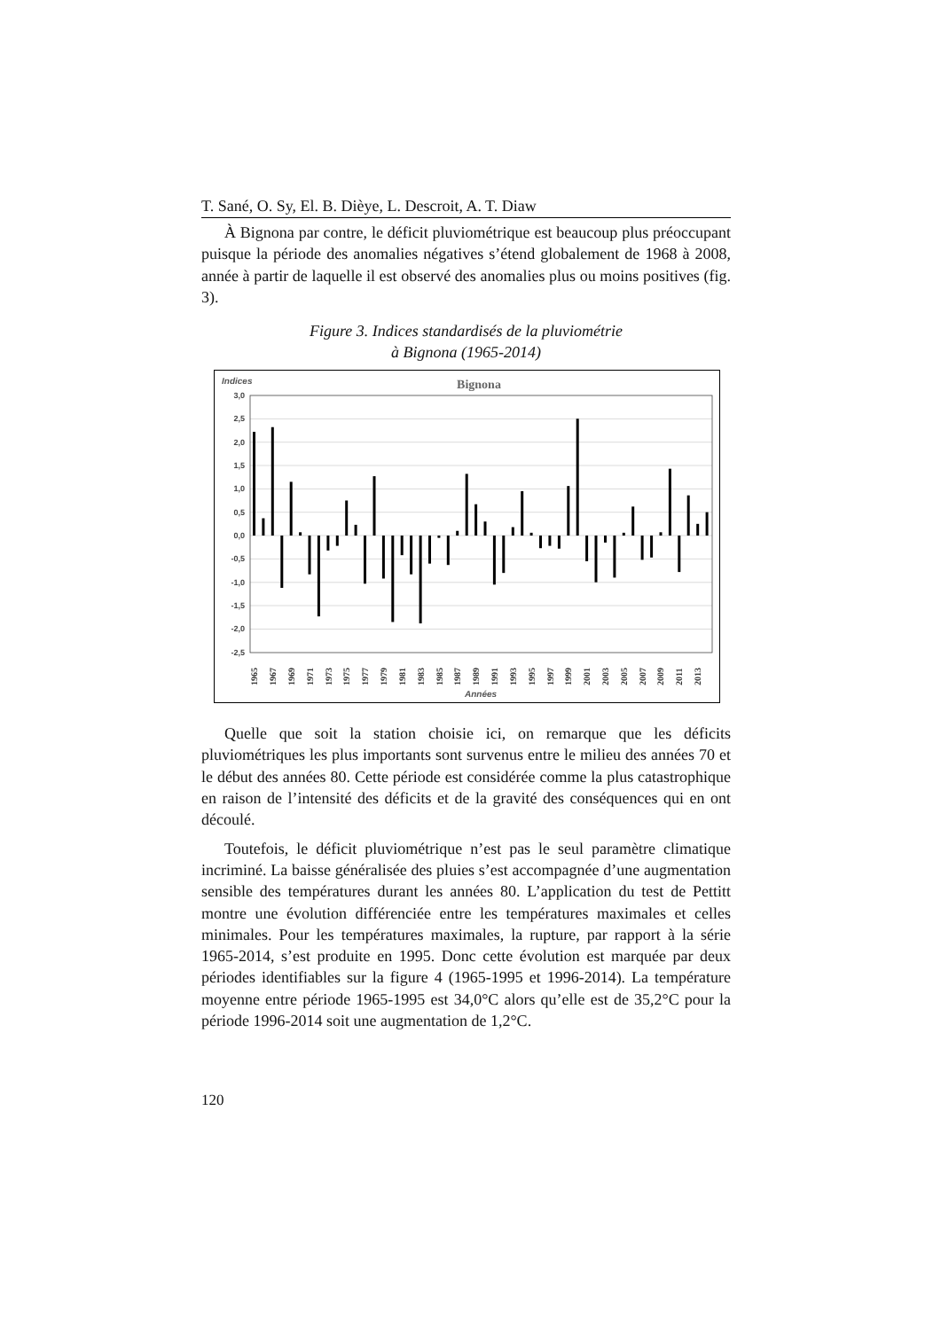T. Sané, O. Sy, El. B. Dièye, L. Descroit, A. T. Diaw
À Bignona par contre, le déficit pluviométrique est beaucoup plus préoccupant puisque la période des anomalies négatives s’étend globalement de 1968 à 2008, année à partir de laquelle il est observé des anomalies plus ou moins positives (fig. 3).
Figure 3. Indices standardisés de la pluviométrie
à Bignona (1965-2014)
Indices
Bignona
3,0
2,5
2,0
1,5
1,0
0,5
0,0
-0,5
-1,0
-1,5
-2,0
-2,5
1965
1967
1969
1971
1973
1975
1977
1979
1981
1983
1985
1987
1989
1991
1993
1995
1997
1999
2001
2003
2005
2007
2009
2011
2013
Années
Quelle que soit la station choisie ici, on remarque que les déficits pluviométriques les plus importants sont survenus entre le milieu des années 70 et le début des années 80. Cette période est considérée comme la plus catastrophique en raison de l’intensité des déficits et de la gravité des conséquences qui en ont découlé.
Toutefois, le déficit pluviométrique n’est pas le seul paramètre climatique incriminé. La baisse généralisée des pluies s’est accompagnée d’une augmentation sensible des températures durant les années 80. L’application du test de Pettitt montre une évolution différenciée entre les températures maximales et celles minimales. Pour les températures maximales, la rupture, par rapport à la série 1965-2014, s’est produite en 1995. Donc cette évolution est marquée par deux périodes identifiables sur la figure 4 (1965-1995 et 1996-2014). La température moyenne entre période 1965-1995 est 34,0°C alors qu’elle est de 35,2°C pour la période 1996-2014 soit une augmentation de 1,2°C.
120